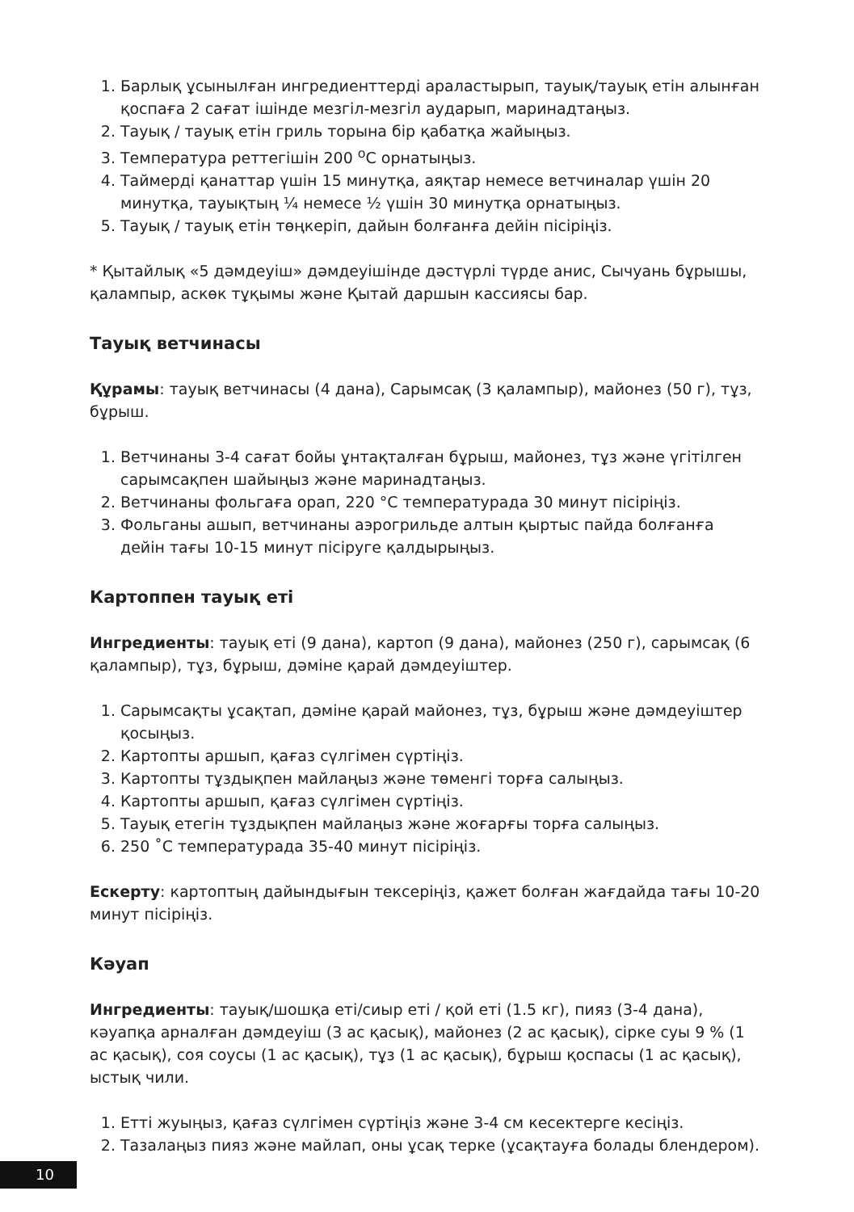1. Барлық ұсынылған ингредиенттерді араластырып, тауық/тауық етін алынған қоспаға 2 сағат ішінде мезгіл-мезгіл аударып, маринадтаңыз.
2. Тауық / тауық етін гриль торына бір қабатқа жайыңыз.
3. Температура реттегішін 200 <sup>о</sup>С орнатыңыз.
4. Таймерді қанаттар үшін 15 минутқа, аяқтар немесе ветчиналар үшін 20 минутқа, тауықтың ¼ немесе ½ үшін 30 минутқа орнатыңыз.
5. Тауық / тауық етін төңкеріп, дайын болғанға дейін пісіріңіз.
* Қытайлық «5 дәмдеуіш» дәмдеуішінде дәстүрлі түрде анис, Сычуань бұрышы, қалампыр, аскөк тұқымы және Қытай даршын кассиясы бар.
Тауық ветчинасы
Құрамы: тауық ветчинасы (4 дана), Сарымсақ (3 қалампыр), майонез (50 г), тұз, бұрыш.
1. Ветчинаны 3-4 сағат бойы ұнтақталған бұрыш, майонез, тұз және үгітілген сарымсақпен шайыңыз және маринадтаңыз.
2. Ветчинаны фольгаға орап, 220 °С температурада 30 минут пісіріңіз.
3. Фольганы ашып, ветчинаны аэрогрильде алтын қыртыс пайда болғанға дейін тағы 10-15 минут пісіруге қалдырыңыз.
Картоппен тауық еті
Ингредиенты: тауық еті (9 дана), картоп (9 дана), майонез (250 г), сарымсақ (6 қалампыр), тұз, бұрыш, дәміне қарай дәмдеуіштер.
1. Сарымсақты ұсақтап, дәміне қарай майонез, тұз, бұрыш және дәмдеуіштер қосыңыз.
2. Картопты аршып, қағаз сүлгімен сүртіңіз.
3. Картопты тұздықпен майлаңыз және төменгі торға салыңыз.
4. Картопты аршып, қағаз сүлгімен сүртіңіз.
5. Тауық етегін тұздықпен майлаңыз және жоғарғы торға салыңыз.
6. 250 ˚С температурада 35-40 минут пісіріңіз.
Ескерту: картоптың дайындығын тексеріңіз, қажет болған жағдайда тағы 10-20 минут пісіріңіз.
Кәуап
Ингредиенты: тауық/шошқа еті/сиыр еті / қой еті (1.5 кг), пияз (3-4 дана), кәуапқа арналған дәмдеуіш (3 ас қасық), майонез (2 ас қасық), сірке суы 9 % (1 ас қасық), соя соусы (1 ас қасық), тұз (1 ас қасық), бұрыш қоспасы (1 ас қасық), ыстық чили.
1. Етті жуыңыз, қағаз сүлгімен сүртіңіз және 3-4 см кесектерге кесіңіз.
2. Тазалаңыз пияз және майлап, оны ұсақ терке (ұсақтауға болады блендером).
10